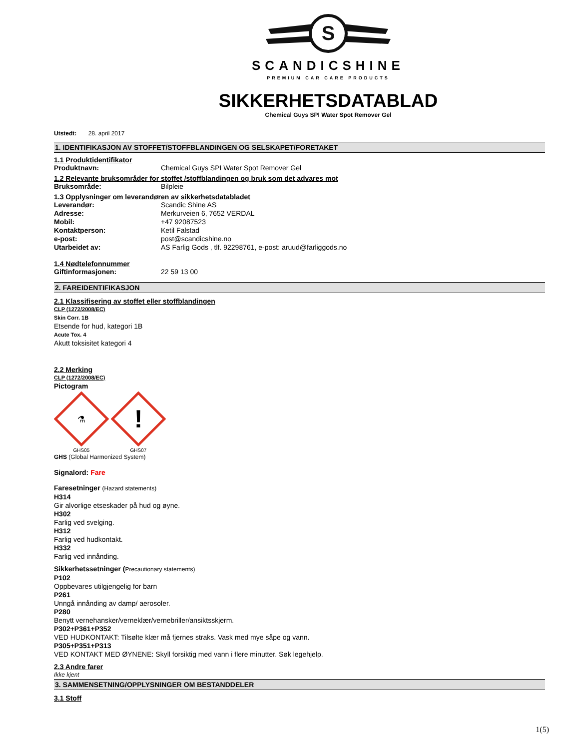S
SCANDICSHINE
PREMIUM CAR CARE PRODUCTS
SIKKERHETSDATABLAD
Chemical Guys SPI Water Spot Remover Gel
Utstedt: 28. april 2017
1. IDENTIFIKASJON AV STOFFET/STOFFBLANDINGEN OG SELSKAPET/FORETAKET
1.1 Produktidentifikator
Produktnavn: Chemical Guys SPI Water Spot Remover Gel
1.2 Relevante bruksområder for stoffet /stoffblandingen og bruk som det advares mot
Bruksområde: Bilpleie
1.3 Opplysninger om leverandøren av sikkerhetsdatabladet
Leverandør: Scandic Shine AS
Adresse: Merkurveien 6, 7652 VERDAL
Mobil: +47 92087523
Kontaktperson: Ketil Falstad
e-post: post@scandicshine.no
Utarbeidet av: AS Farlig Gods , tlf. 92298761, e-post: aruud@farliggods.no
1.4 Nødtelefonnummer
Giftinformasjonen: 22 59 13 00
2. FAREIDENTIFIKASJON
2.1 Klassifisering av stoffet eller stoffblandingen
CLP (1272/2008/EC)
Skin Corr. 1B
Etsende for hud, kategori 1B
Acute Tox. 4
Akutt toksisitet kategori 4
2.2 Merking
CLP (1272/2008/EC)
Pictogram
⚗
GHS05
!
GHS07
GHS (Global Harmonized System)
Signalord: Fare
Faresetninger (Hazard statements)
H314
Gir alvorlige etseskader på hud og øyne.
H302
Farlig ved svelging.
H312
Farlig ved hudkontakt.
H332
Farlig ved innånding.
Sikkerhetssetninger (Precautionary statements)
P102
Oppbevares utilgjengelig for barn
P261
Unngå innånding av damp/ aerosoler.
P280
Benytt vernehansker/verneklær/vernebriller/ansiktsskjerm.
P302+P361+P352
VED HUDKONTAKT: Tilsølte klær må fjernes straks. Vask med mye såpe og vann.
P305+P351+P313
VED KONTAKT MED ØYNENE: Skyll forsiktig med vann i flere minutter. Søk legehjelp.
2.3 Andre farer
Ikke kjent
3. SAMMENSETNING/OPPLYSNINGER OM BESTANDDELER
3.1 Stoff
1(5)